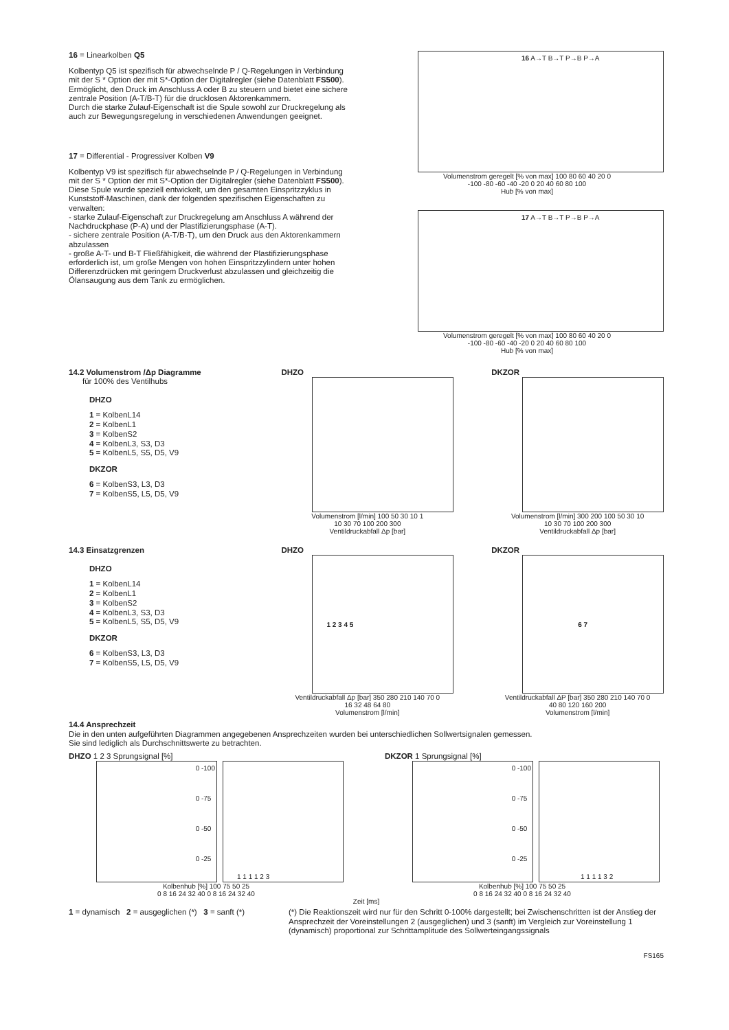16 = Linearkolben Q5
Kolbentyp Q5 ist spezifisch für abwechselnde P / Q-Regelungen in Verbindung mit der S * Option der mit S*-Option der Digitalregler (siehe Datenblatt FS500).
Ermöglicht, den Druck im Anschluss A oder B zu steuern und bietet eine sichere zentrale Position (A-T/B-T) für die drucklosen Aktorenkammern.
Durch die starke Zulauf-Eigenschaft ist die Spule sowohl zur Druckregelung als auch zur Bewegungsregelung in verschiedenen Anwendungen geeignet.
17 = Differential - Progressiver Kolben V9
Kolbentyp V9 ist spezifisch für abwechselnde P / Q-Regelungen in Verbindung mit der S * Option der mit S*-Option der Digitalregler (siehe Datenblatt FS500).
Diese Spule wurde speziell entwickelt, um den gesamten Einspritzzyklus in Kunststoff-Maschinen, dank der folgenden spezifischen Eigenschaften zu verwalten:
- starke Zulauf-Eigenschaft zur Druckregelung am Anschluss A während der Nachdruckphase (P-A) und der Plastifizierungsphase (A-T).
- sichere zentrale Position (A-T/B-T), um den Druck aus den Aktorenkammern abzulassen
- große A-T- und B-T Fließfähigkeit, die während der Plastifizierungsphase erforderlich ist, um große Mengen von hohen Einspritzzylindern unter hohen Differenzdrücken mit geringem Druckverlust abzulassen und gleichzeitig die Ölansaugung aus dem Tank zu ermöglichen.
16 A→T B→T P→B P→A
Volumenstrom geregelt [% von max] 100 80 60 40 20 0
-100 -80 -60 -40 -20 0 20 40 60 80 100
Hub [% von max]
17 A→T B→T P→B P→A
Volumenstrom geregelt [% von max] 100 80 60 40 20 0
-100 -80 -60 -40 -20 0 20 40 60 80 100
Hub [% von max]
14.2 Volumenstrom /Δp Diagramme
für 100% des Ventilhubs
DHZO
1 = KolbenL14
2 = KolbenL1
3 = KolbenS2
4 = KolbenL3, S3, D3
5 = KolbenL5, S5, D5, V9
DKZOR
6 = KolbenS3, L3, D3
7 = KolbenS5, L5, D5, V9
DHZO
Volumenstrom [l/min] 100 50 30 10 1
10 30 70 100 200 300
Ventildruckabfall Δp [bar]
DKZOR
Volumenstrom [l/min] 300 200 100 50 30 10
10 30 70 100 200 300
Ventildruckabfall Δp [bar]
14.3 Einsatzgrenzen
DHZO
1 = KolbenL14
2 = KolbenL1
3 = KolbenS2
4 = KolbenL3, S3, D3
5 = KolbenL5, S5, D5, V9
DKZOR
6 = KolbenS3, L3, D3
7 = KolbenS5, L5, D5, V9
DHZO
1 2 3 4 5
Ventildruckabfall Δp [bar] 350 280 210 140 70 0
16 32 48 64 80
Volumenstrom [l/min]
DKZOR
6 7
Ventildruckabfall ΔP [bar] 350 280 210 140 70 0
40 80 120 160 200
Volumenstrom [l/min]
14.4 Ansprechzeit
Die in den unten aufgeführten Diagrammen angegebenen Ansprechzeiten wurden bei unterschiedlichen Sollwertsignalen gemessen.
Sie sind lediglich als Durchschnittswerte zu betrachten.
DHZO 1 2 3 Sprungsignal [%]
0 -100
0 -75
0 -50
0 -25
1 1 1 1 2 3
Kolbenhub [%] 100 75 50 25
0 8 16 24 32 40 0 8 16 24 32 40
DKZOR 1 Sprungsignal [%]
0 -100
0 -75
0 -50
0 -25
1 1 1 1 3 2
Kolbenhub [%] 100 75 50 25
0 8 16 24 32 40 0 8 16 24 32 40
Zeit [ms]
1 = dynamisch 2 = ausgeglichen (*) 3 = sanft (*)
(*) Die Reaktionszeit wird nur für den Schritt 0-100% dargestellt; bei Zwischenschritten ist der Anstieg der Ansprechzeit der Voreinstellungen 2 (ausgeglichen) und 3 (sanft) im Vergleich zur Voreinstellung 1 (dynamisch) proportional zur Schrittamplitude des Sollwerteingangssignals
FS165